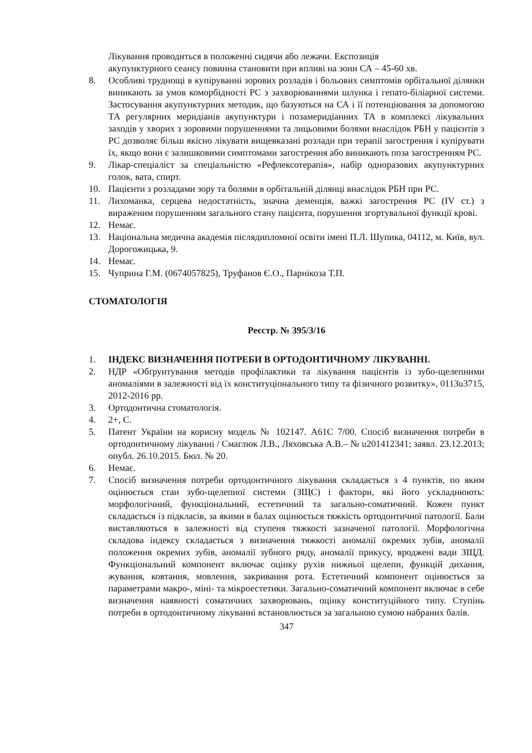Лікування проводиться в положенні сидячи або лежачи. Експозиція
акупунктурного сеансу повинна становити при впливі на зони СА – 45-60 хв.
8. Особливі труднощі в купіруванні зорових розладів і больових симптомів орбітальної ділянки виникають за умов коморбідності РС з захворюваннями шлунка і гепато-біліарної системи. Застосування акупунктурних методик, що базуються на СА і її потенціювання за допомогою ТА регулярних меридіанів акупунктури і позамеридіанних ТА в комплексі лікувальних заходів у хворих з зоровими порушеннями та лицьовими болями внаслідок РБН у пацієнтів з РС дозволяє більш якісно лікувати вищевказані розлади при терапії загострення і купірувати їх, якщо вони є залишковими симптомами загострення або виникають поза загостренням РС.
9. Лікар-спеціаліст за спеціальністю «Рефлексотерапія», набір одноразових акупунктурних голок, вата, спирт.
10. Пацієнти з розладами зору та болями в орбітальній ділянці внаслідок РБН при РС.
11. Лихоманка, серцева недостатність, значна деменція, важкі загострення РС (IV ст.) з вираженим порушенням загального стану пацієнта, порушення згортувальної функції крові.
12. Немає.
13. Національна медична академія післядипломної освіти імені П.Л. Шупика, 04112, м. Київ, вул. Дорогожицька, 9.
14. Немає.
15. Чуприна Г.М. (0674057825), Труфанов Є.О., Парнікоза Т.П.
СТОМАТОЛОГІЯ
Реєстр. № 395/3/16
1. ІНДЕКС ВИЗНАЧЕННЯ ПОТРЕБИ В ОРТОДОНТИЧНОМУ ЛІКУВАННІ.
2. НДР «Обґрунтування методів профілактики та лікування пацієнтів із зубо-щелепними аномаліями в залежності від їх конституціонального типу та фізичного розвитку», 0113u3715, 2012-2016 рр.
3. Ортодонтична стоматологія.
4. 2+, С.
5. Патент України на корисну модель № 102147. А61С 7/00. Спосіб визначення потреби в ортодонтичному лікуванні / Смаглюк Л.В., Ляховська А.В.– № u201412341; заявл. 23.12.2013; опубл. 26.10.2015. Бюл. № 20.
6. Немає.
7. Спосіб визначення потреби ортодонтичного лікування складається з 4 пунктів, по яким оцінюється стан зубо-щелепної системи (ЗЩС) і фактори, які його ускладнюють: морфологічний, функціональний, естетичний та загально-соматичний. Кожен пункт складається із підкласів, за якими в балах оцінюється тяжкість ортодонтичної патології. Бали виставляються в залежності від ступеня тяжкості зазначеної патології. Морфологічна складова індексу складається з визначення тяжкості аномалії окремих зубів, аномалії положення окремих зубів, аномалії зубного ряду, аномалії прикусу, вроджені вади ЗЩД. Функціональний компонент включає оцінку рухів нижньої щелепи, функцій дихання, жування, ковтання, мовлення, закривання рота. Естетичний компонент оцінюється за параметрами макро-, міні- та мікроестетики. Загально-соматичний компонент включає в себе визначення наявності соматичних захворювань, оцінку конституційного типу. Ступінь потреби в ортодонтичному лікуванні встановлюється за загальною сумою набраних балів.
347